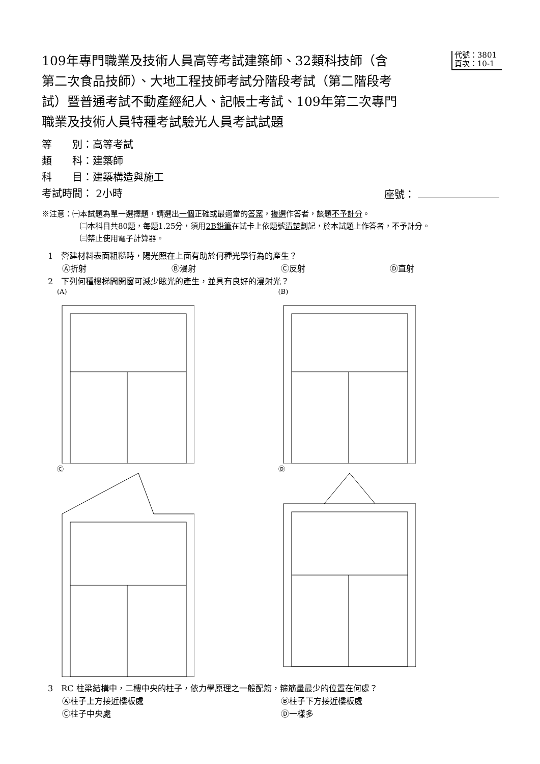109年專門職業及技術人員高等考試建築師、32類科技師（含第二次食品技師）、大地工程技師考試分階段考試（第二階段考試）暨普通考試不動產經紀人、記帳士考試、109年第二次專門職業及技術人員特種考試驗光人員考試試題
代號：3801
頁次：10-1
等　　別：高等考試
類　　科：建築師
科　　目：建築構造與施工
考試時間： 2小時 座號：
※注意：㈠本試題為單一選擇題，請選出一個正確或最適當的答案，複選作答者，該題不予計分。
㈡本科目共80題，每題1.25分，須用2B鉛筆在試卡上依題號清楚劃記，於本試題上作答者，不予計分。
㈢禁止使用電子計算器。
1　營建材料表面粗糙時，陽光照在上面有助於何種光學行為的產生？
Ⓐ折射 Ⓑ漫射 Ⓒ反射 Ⓓ直射
2　下列何種樓梯間開窗可減少眩光的產生，並具有良好的漫射光？
(A)
(B)
Ⓒ
Ⓓ
3　RC 柱梁結構中，二樓中央的柱子，依力學原理之一般配筋，箍筋量最少的位置在何處？
Ⓐ柱子上方接近樓板處 Ⓑ柱子下方接近樓板處
Ⓒ柱子中央處 Ⓓ一樣多